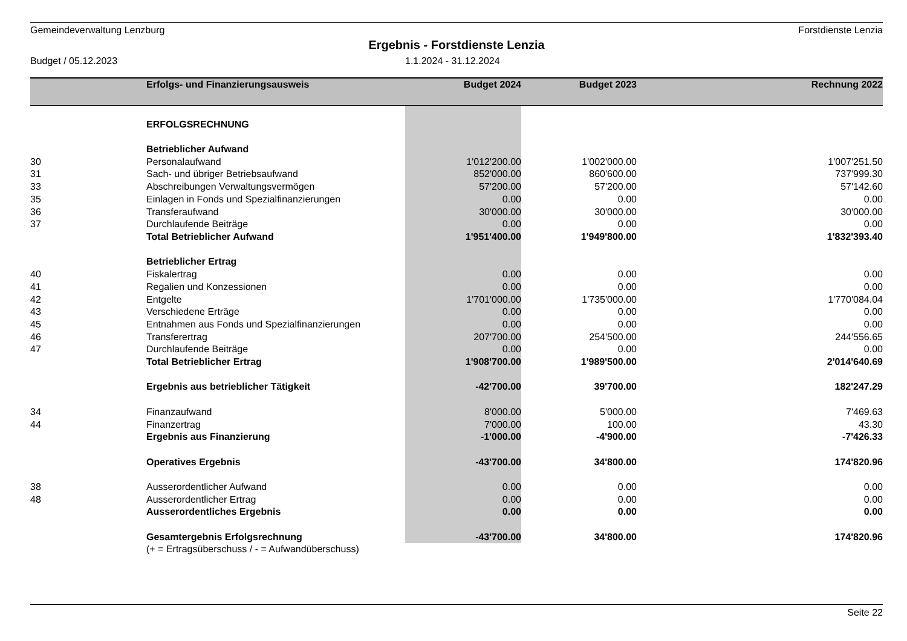Gemeindeverwaltung Lenzburg Forstdienste Lenzia
Ergebnis - Forstdienste Lenzia
Budget / 05.12.2023 1.1.2024 - 31.12.2024
| | Erfolgs- und Finanzierungsausweis | Budget 2024 | Budget 2023 | Rechnung 2022 |
| --- | --- | --- | --- | --- |
| | ERFOLGSRECHNUNG | | | |
| | Betrieblicher Aufwand | | | |
| 30 | Personalaufwand | 1'012'200.00 | 1'002'000.00 | 1'007'251.50 |
| 31 | Sach- und übriger Betriebsaufwand | 852'000.00 | 860'600.00 | 737'999.30 |
| 33 | Abschreibungen Verwaltungsvermögen | 57'200.00 | 57'200.00 | 57'142.60 |
| 35 | Einlagen in Fonds und Spezialfinanzierungen | 0.00 | 0.00 | 0.00 |
| 36 | Transferaufwand | 30'000.00 | 30'000.00 | 30'000.00 |
| 37 | Durchlaufende Beiträge | 0.00 | 0.00 | 0.00 |
| | Total Betrieblicher Aufwand | 1'951'400.00 | 1'949'800.00 | 1'832'393.40 |
| | Betrieblicher Ertrag | | | |
| 40 | Fiskalertrag | 0.00 | 0.00 | 0.00 |
| 41 | Regalien und Konzessionen | 0.00 | 0.00 | 0.00 |
| 42 | Entgelte | 1'701'000.00 | 1'735'000.00 | 1'770'084.04 |
| 43 | Verschiedene Erträge | 0.00 | 0.00 | 0.00 |
| 45 | Entnahmen aus Fonds und Spezialfinanzierungen | 0.00 | 0.00 | 0.00 |
| 46 | Transferertrag | 207'700.00 | 254'500.00 | 244'556.65 |
| 47 | Durchlaufende Beiträge | 0.00 | 0.00 | 0.00 |
| | Total Betrieblicher Ertrag | 1'908'700.00 | 1'989'500.00 | 2'014'640.69 |
| | Ergebnis aus betrieblicher Tätigkeit | -42'700.00 | 39'700.00 | 182'247.29 |
| 34 | Finanzaufwand | 8'000.00 | 5'000.00 | 7'469.63 |
| 44 | Finanzertrag | 7'000.00 | 100.00 | 43.30 |
| | Ergebnis aus Finanzierung | -1'000.00 | -4'900.00 | -7'426.33 |
| | Operatives Ergebnis | -43'700.00 | 34'800.00 | 174'820.96 |
| 38 | Ausserordentlicher Aufwand | 0.00 | 0.00 | 0.00 |
| 48 | Ausserordentlicher Ertrag | 0.00 | 0.00 | 0.00 |
| | Ausserordentliches Ergebnis | 0.00 | 0.00 | 0.00 |
| | Gesamtergebnis Erfolgsrechnung | -43'700.00 | 34'800.00 | 174'820.96 |
| | (+ = Ertragsüberschuss / - = Aufwandüberschuss) | | | |
Seite 22